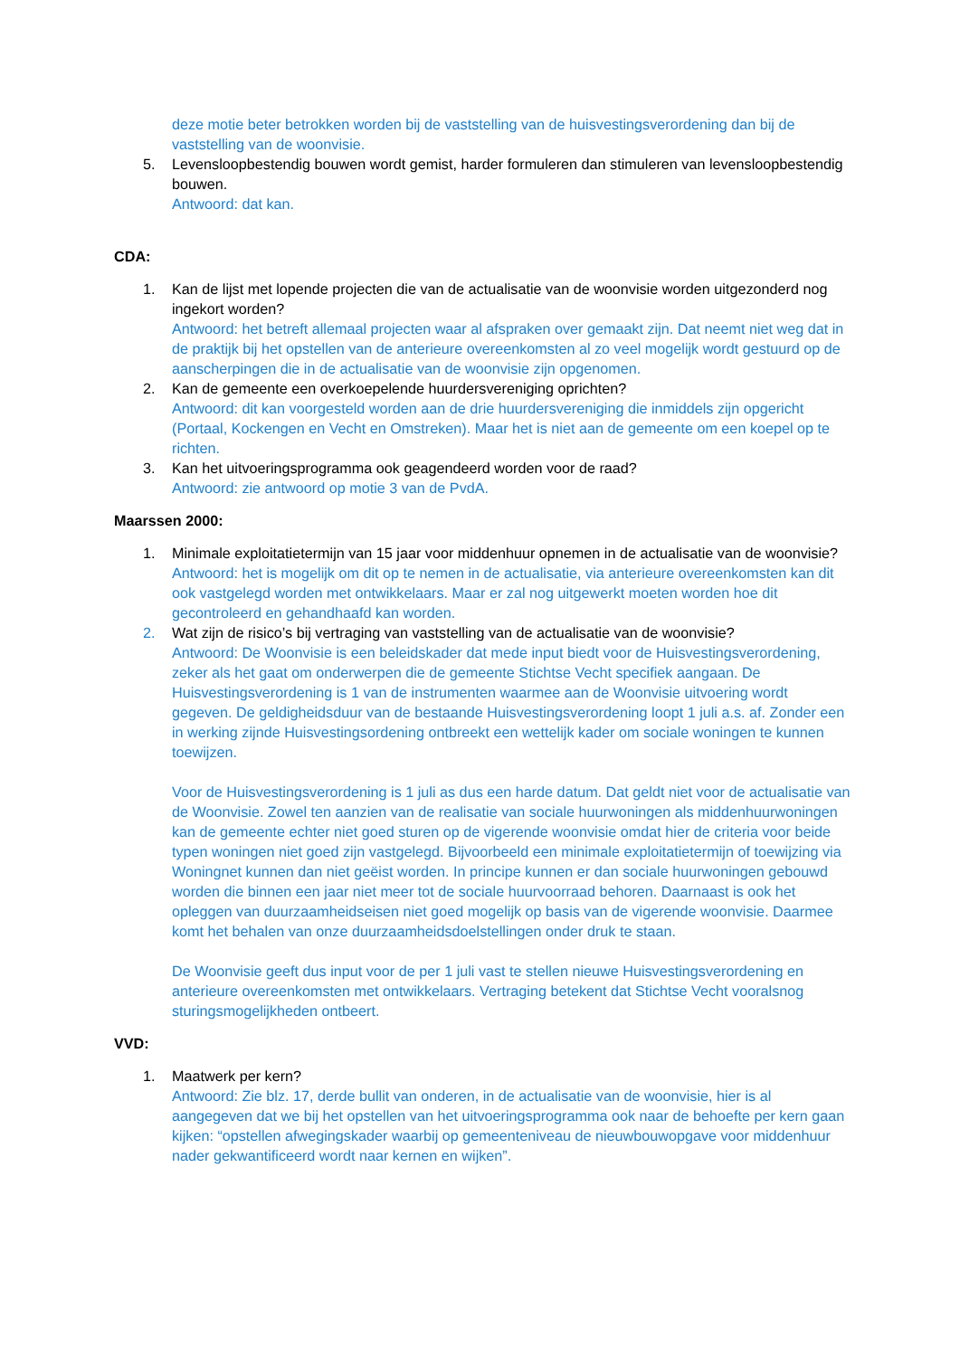deze motie beter betrokken worden bij de vaststelling van de huisvestingsverordening dan bij de vaststelling van de woonvisie.
5. Levensloopbestendig bouwen wordt gemist, harder formuleren dan stimuleren van levensloopbestendig bouwen.
Antwoord: dat kan.
CDA:
1. Kan de lijst met lopende projecten die van de actualisatie van de woonvisie worden uitgezonderd nog ingekort worden?
Antwoord: het betreft allemaal projecten waar al afspraken over gemaakt zijn. Dat neemt niet weg dat in de praktijk bij het opstellen van de anterieure overeenkomsten al zo veel mogelijk wordt gestuurd op de aanscherpingen die in de actualisatie van de woonvisie zijn opgenomen.
2. Kan de gemeente een overkoepelende huurdersvereniging oprichten?
Antwoord: dit kan voorgesteld worden aan de drie huurdersvereniging die inmiddels zijn opgericht (Portaal, Kockengen en Vecht en Omstreken). Maar het is niet aan de gemeente om een koepel op te richten.
3. Kan het uitvoeringsprogramma ook geagendeerd worden voor de raad?
Antwoord: zie antwoord op motie 3 van de PvdA.
Maarssen 2000:
1. Minimale exploitatietermijn van 15 jaar voor middenhuur opnemen in de actualisatie van de woonvisie?
Antwoord: het is mogelijk om dit op te nemen in de actualisatie, via anterieure overeenkomsten kan dit ook vastgelegd worden met ontwikkelaars. Maar er zal nog uitgewerkt moeten worden hoe dit gecontroleerd en gehandhaafd kan worden.
2. Wat zijn de risico’s bij vertraging van vaststelling van de actualisatie van de woonvisie?
Antwoord: De Woonvisie is een beleidskader dat mede input biedt voor de Huisvestingsverordening, zeker als het gaat om onderwerpen die de gemeente Stichtse Vecht specifiek aangaan. De Huisvestingsverordening is 1 van de instrumenten waarmee aan de Woonvisie uitvoering wordt gegeven. De geldigheidsduur van de bestaande Huisvestingsverordening loopt 1 juli a.s. af. Zonder een in werking zijnde Huisvestingsordening ontbreekt een wettelijk kader om sociale woningen te kunnen toewijzen.
Voor de Huisvestingsverordening is 1 juli as dus een harde datum. Dat geldt niet voor de actualisatie van de Woonvisie. Zowel ten aanzien van de realisatie van sociale huurwoningen als middenhuurwoningen kan de gemeente echter niet goed sturen op de vigerende woonvisie omdat hier de criteria voor beide typen woningen niet goed zijn vastgelegd. Bijvoorbeeld een minimale exploitatietermijn of toewijzing via Woningnet kunnen dan niet geëist worden. In principe kunnen er dan sociale huurwoningen gebouwd worden die binnen een jaar niet meer tot de sociale huurvoorraad behoren. Daarnaast is ook het opleggen van duurzaamheidseisen niet goed mogelijk op basis van de vigerende woonvisie. Daarmee komt het behalen van onze duurzaamheidsdoelstellingen onder druk te staan.
De Woonvisie geeft dus input voor de per 1 juli vast te stellen nieuwe Huisvestingsverordening en anterieure overeenkomsten met ontwikkelaars. Vertraging betekent dat Stichtse Vecht vooralsnog sturingsmogelijkheden ontbeert.
VVD:
1. Maatwerk per kern?
Antwoord: Zie blz. 17, derde bullit van onderen, in de actualisatie van de woonvisie, hier is al aangegeven dat we bij het opstellen van het uitvoeringsprogramma ook naar de behoefte per kern gaan kijken: “opstellen afwegingskader waarbij op gemeenteniveau de nieuwbouwopgave voor middenhuur nader gekwantificeerd wordt naar kernen en wijken”.